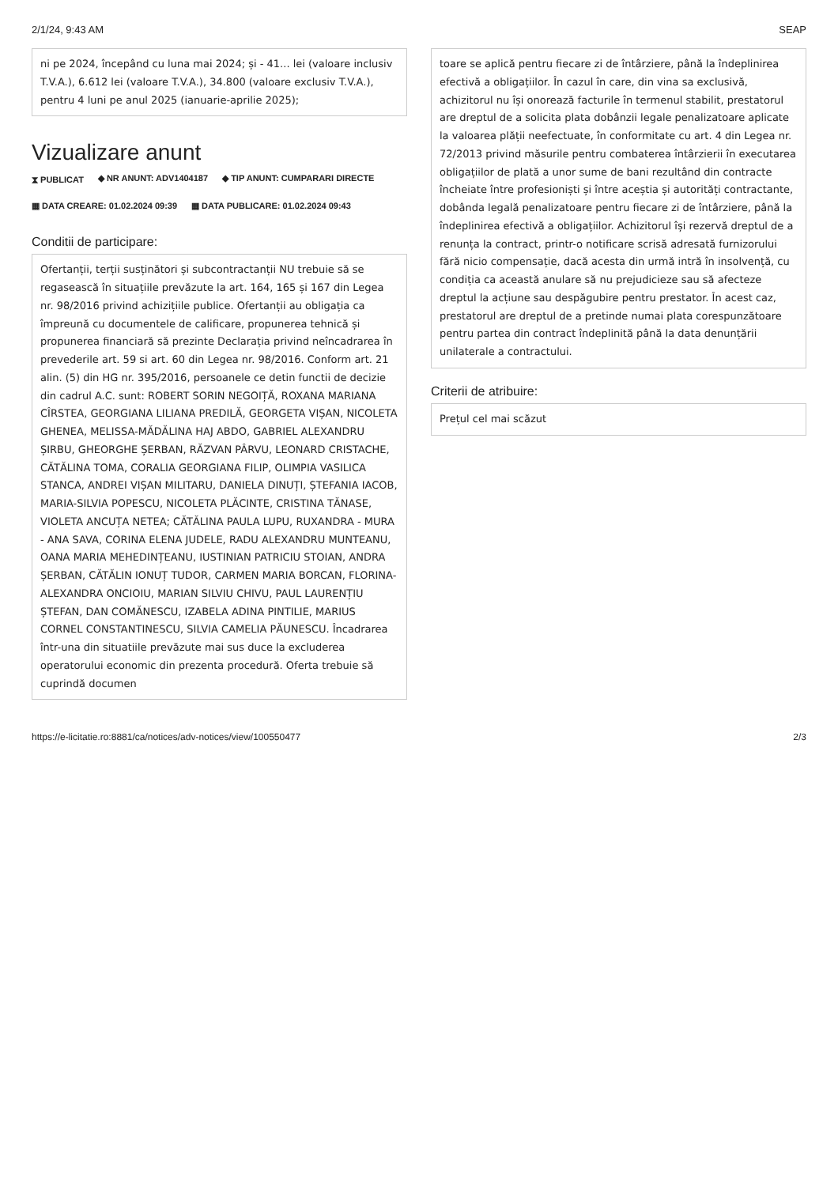2/1/24, 9:43 AM SEAP
ni pe 2024, începând cu luna mai 2024; și - 41... lei (valoare inclusiv T.V.A.), 6.612 lei (valoare T.V.A.), 34.800 (valoare exclusiv T.V.A.), pentru 4 luni pe anul 2025 (ianuarie-aprilie 2025);
Vizualizare anunt
⧗ PUBLICAT ◆ NR ANUNT: ADV1404187 ◆ TIP ANUNT: CUMPARARI DIRECTE ▦ DATA CREARE: 01.02.2024 09:39 ▦ DATA PUBLICARE: 01.02.2024 09:43
Conditii de participare:
Ofertanții, terții susținători și subcontractanții NU trebuie să se regasească în situațiile prevăzute la art. 164, 165 și 167 din Legea nr. 98/2016 privind achizițiile publice. Ofertanții au obligația ca împreună cu documentele de calificare, propunerea tehnică și propunerea financiară să prezinte Declarația privind neîncadrarea în prevederile art. 59 si art. 60 din Legea nr. 98/2016. Conform art. 21 alin. (5) din HG nr. 395/2016, persoanele ce detin functii de decizie din cadrul A.C. sunt: ROBERT SORIN NEGOIȚĂ, ROXANA MARIANA CÎRSTEA, GEORGIANA LILIANA PREDILĂ, GEORGETA VIȘAN, NICOLETA GHENEA, MELISSA-MĂDĂLINA HAJ ABDO, GABRIEL ALEXANDRU ȘIRBU, GHEORGHE ȘERBAN, RĂZVAN PÂRVU, LEONARD CRISTACHE, CĂTĂLINA TOMA, CORALIA GEORGIANA FILIP, OLIMPIA VASILICA STANCA, ANDREI VIȘAN MILITARU, DANIELA DINUȚI, ȘTEFANIA IACOB, MARIA-SILVIA POPESCU, NICOLETA PLĂCINTE, CRISTINA TĂNASE, VIOLETA ANCUȚA NETEA; CĂTĂLINA PAULA LUPU, RUXANDRA - MURA - ANA SAVA, CORINA ELENA JUDELE, RADU ALEXANDRU MUNTEANU, OANA MARIA MEHEDINȚEANU, IUSTINIAN PATRICIU STOIAN, ANDRA ȘERBAN, CĂTĂLIN IONUȚ TUDOR, CARMEN MARIA BORCAN, FLORINA-ALEXANDRA ONCIOIU, MARIAN SILVIU CHIVU, PAUL LAURENȚIU ȘTEFAN, DAN COMĂNESCU, IZABELA ADINA PINTILIE, MARIUS CORNEL CONSTANTINESCU, SILVIA CAMELIA PĂUNESCU. Încadrarea într-una din situatiile prevăzute mai sus duce la excluderea operatorului economic din prezenta procedură. Oferta trebuie să cuprindă documen
toare se aplică pentru fiecare zi de întârziere, până la îndeplinirea efectivă a obligațiilor. În cazul în care, din vina sa exclusivă, achizitorul nu își onorează facturile în termenul stabilit, prestatorul are dreptul de a solicita plata dobânzii legale penalizatoare aplicate la valoarea plății neefectuate, în conformitate cu art. 4 din Legea nr. 72/2013 privind măsurile pentru combaterea întârzierii în executarea obligațiilor de plată a unor sume de bani rezultând din contracte încheiate între profesioniști și între aceștia și autorități contractante, dobânda legală penalizatoare pentru fiecare zi de întârziere, până la îndeplinirea efectivă a obligațiilor. Achizitorul își rezervă dreptul de a renunța la contract, printr-o notificare scrisă adresată furnizorului fără nicio compensație, dacă acesta din urmă intră în insolvență, cu condiția ca această anulare să nu prejudicieze sau să afecteze dreptul la acțiune sau despăgubire pentru prestator. În acest caz, prestatorul are dreptul de a pretinde numai plata corespunzătoare pentru partea din contract îndeplinită până la data denunțării unilaterale a contractului.
Criterii de atribuire:
Prețul cel mai scăzut
https://e-licitatie.ro:8881/ca/notices/adv-notices/view/100550477 2/3